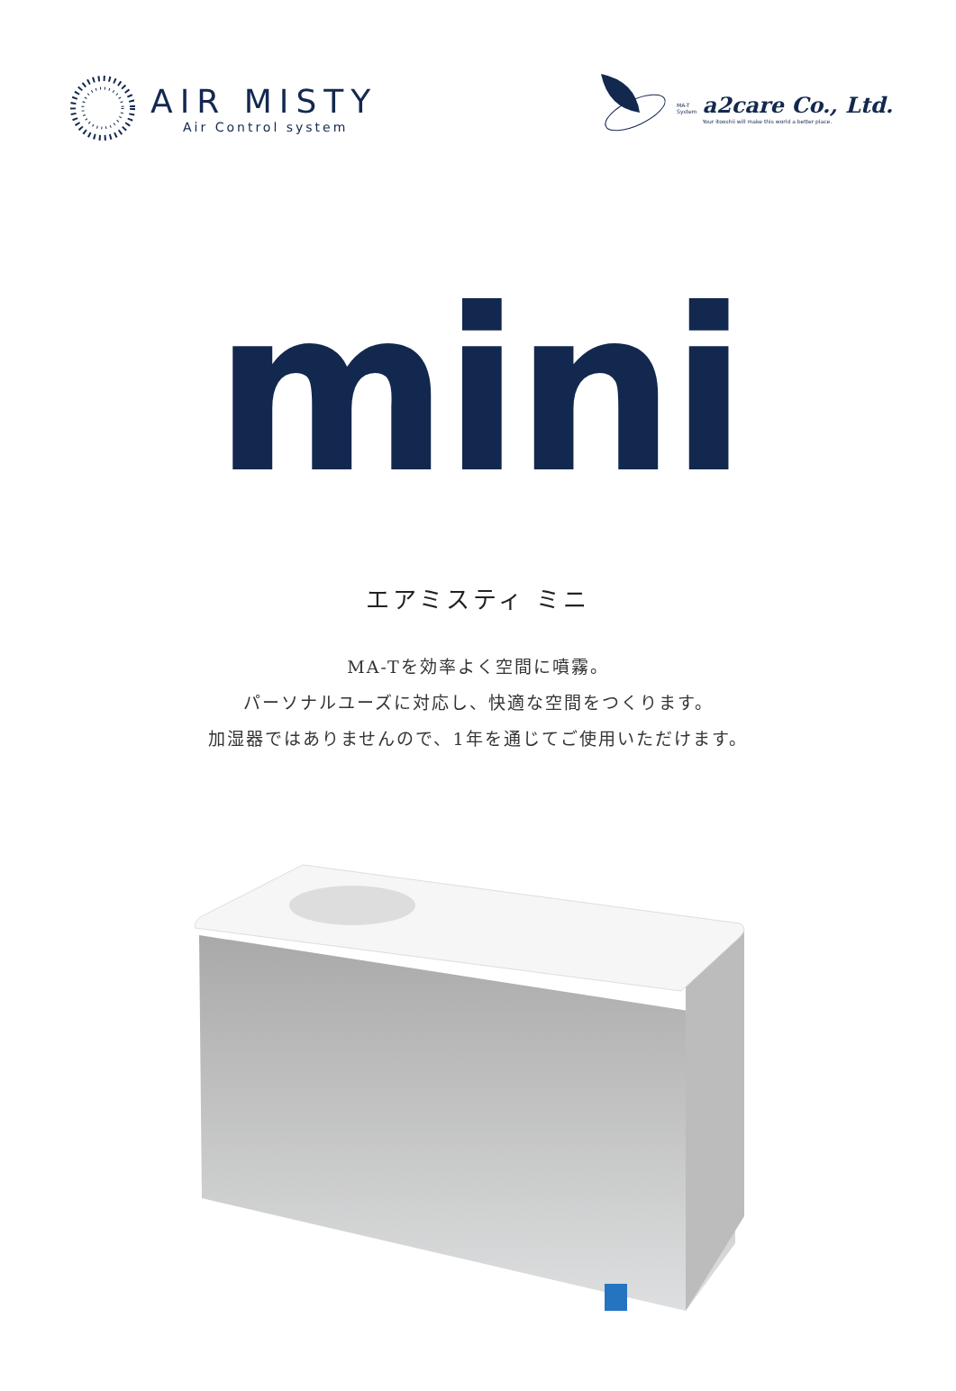AIR MISTY
Air Control system
MA-T
System
a2care Co., Ltd.
Your itooshii will make this world a better place.
mini
エアミスティ ミニ
MA-Tを効率よく空間に噴霧。
パーソナルユーズに対応し、快適な空間をつくります。
加湿器ではありませんので、1年を通じてご使用いただけます。